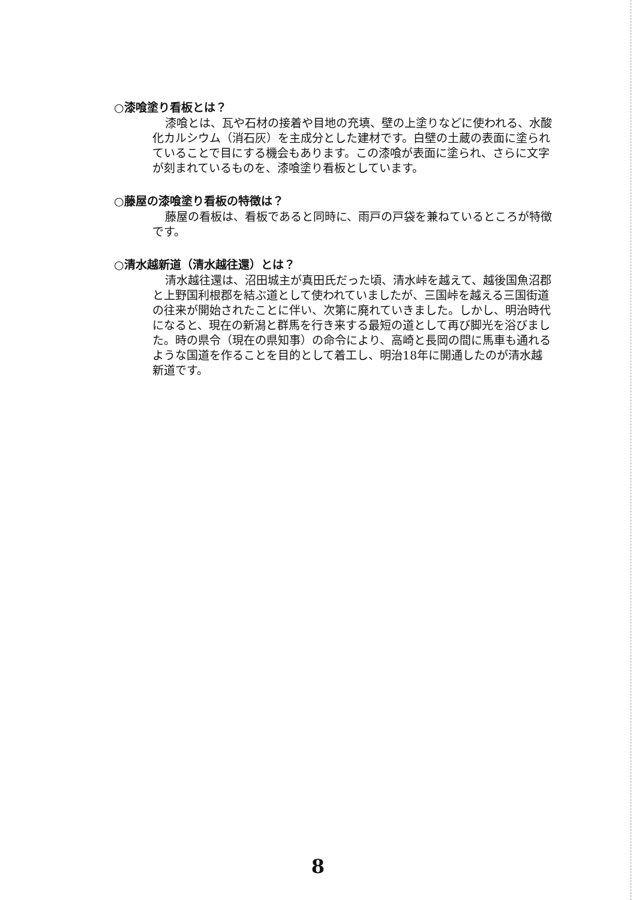○漆喰塗り看板とは？
漆喰とは、瓦や石材の接着や目地の充填、壁の上塗りなどに使われる、水酸化カルシウム（消石灰）を主成分とした建材です。白壁の土蔵の表面に塗られていることで目にする機会もあります。この漆喰が表面に塗られ、さらに文字が刻まれているものを、漆喰塗り看板としています。
○藤屋の漆喰塗り看板の特徴は？
藤屋の看板は、看板であると同時に、雨戸の戸袋を兼ねているところが特徴です。
○清水越新道（清水越往還）とは？
清水越往還は、沼田城主が真田氏だった頃、清水峠を越えて、越後国魚沼郡と上野国利根郡を結ぶ道として使われていましたが、三国峠を越える三国街道の往来が開始されたことに伴い、次第に廃れていきました。しかし、明治時代になると、現在の新潟と群馬を行き来する最短の道として再び脚光を浴びました。時の県令（現在の県知事）の命令により、高崎と長岡の間に馬車も通れるような国道を作ることを目的として着工し、明治18年に開通したのが清水越新道です。
8